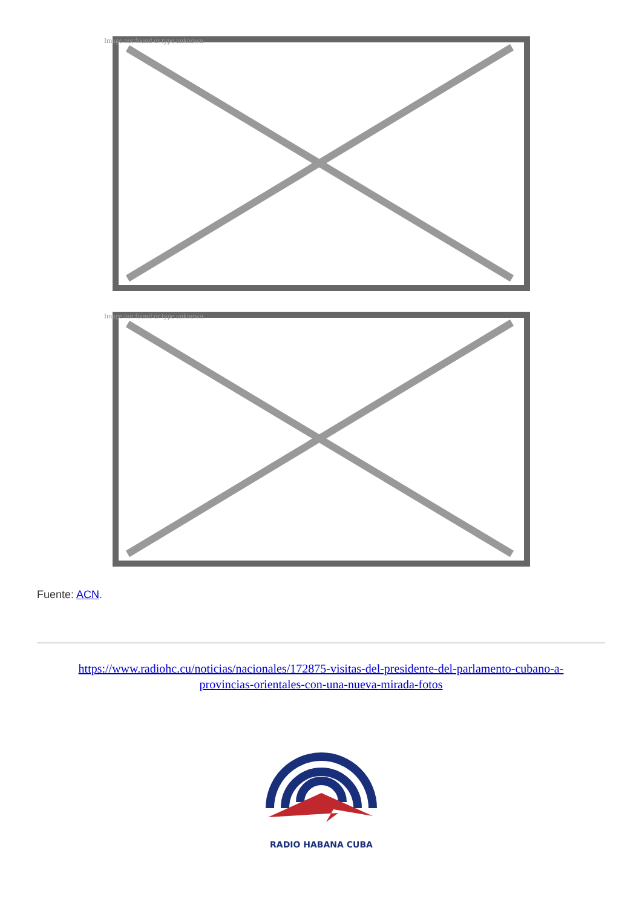Image not found or type unknown
Image not found or type unknown
Fuente: ACN.
https://www.radiohc.cu/noticias/nacionales/172875-visitas-del-presidente-del-parlamento-cubano-a-provincias-orientales-con-una-nueva-mirada-fotos
RADIO HABANA CUBA